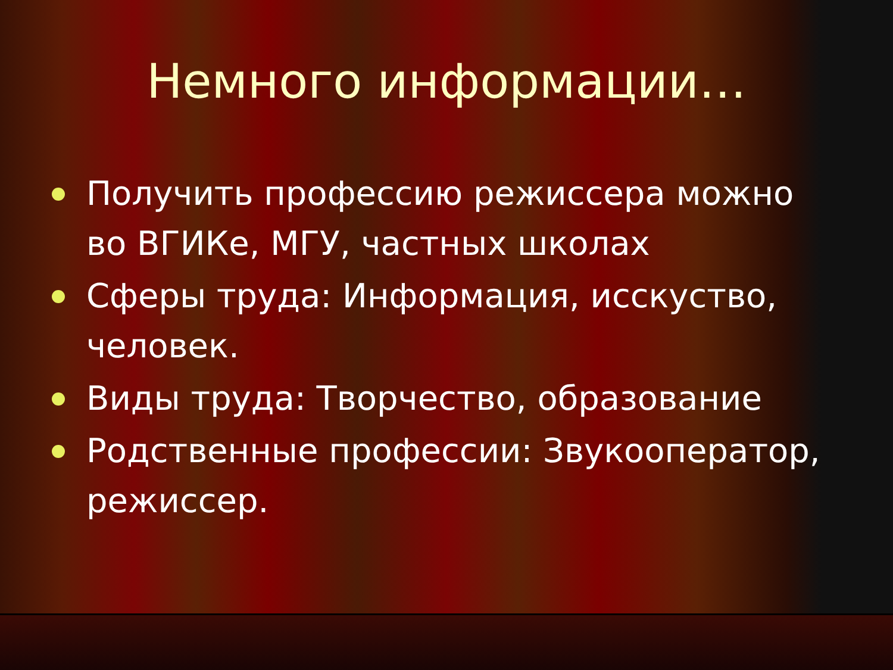Немного информации…
Получить профессию режиссера можно во ВГИКе, МГУ, частных школах
Сферы труда: Информация, исскуство, человек.
Виды труда: Творчество, образование
Родственные профессии: Звукооператор, режиссер.